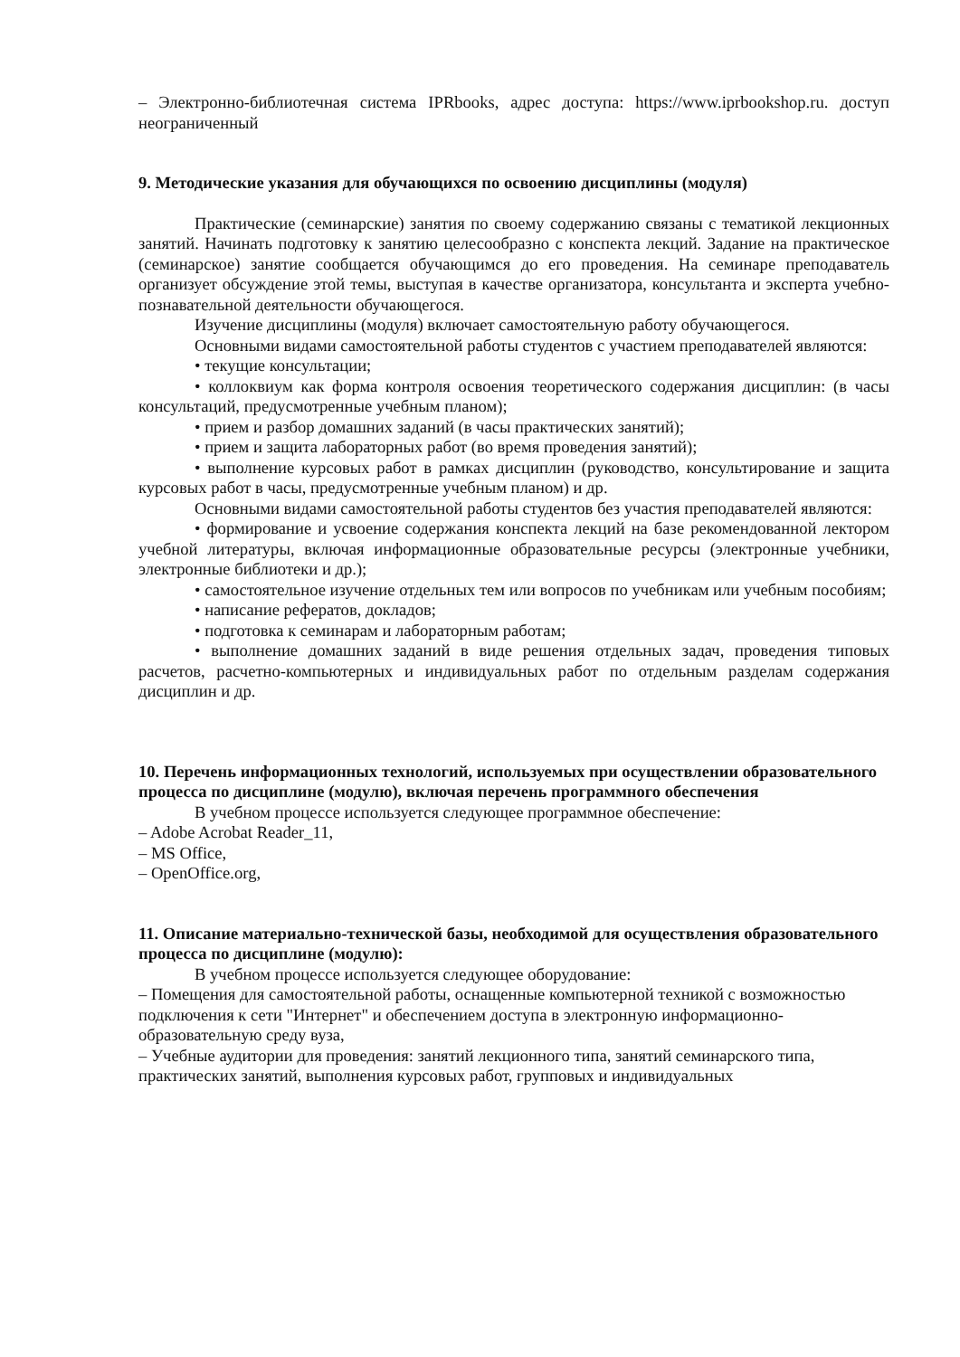– Электронно-библиотечная система IPRbooks, адрес доступа: https://www.iprbookshop.ru. доступ неограниченный
9. Методические указания для обучающихся по освоению дисциплины (модуля)
Практические (семинарские) занятия по своему содержанию связаны с тематикой лекционных занятий. Начинать подготовку к занятию целесообразно с конспекта лекций. Задание на практическое (семинарское) занятие сообщается обучающимся до его проведения. На семинаре преподаватель организует обсуждение этой темы, выступая в качестве организатора, консультанта и эксперта учебно-познавательной деятельности обучающегося.
Изучение дисциплины (модуля) включает самостоятельную работу обучающегося.
Основными видами самостоятельной работы студентов с участием преподавателей являются:
• текущие консультации;
• коллоквиум как форма контроля освоения теоретического содержания дисциплин: (в часы консультаций, предусмотренные учебным планом);
• прием и разбор домашних заданий (в часы практических занятий);
• прием и защита лабораторных работ (во время проведения занятий);
• выполнение курсовых работ в рамках дисциплин (руководство, консультирование и защита курсовых работ в часы, предусмотренные учебным планом) и др.
Основными видами самостоятельной работы студентов без участия преподавателей являются:
• формирование и усвоение содержания конспекта лекций на базе рекомендованной лектором учебной литературы, включая информационные образовательные ресурсы (электронные учебники, электронные библиотеки и др.);
• самостоятельное изучение отдельных тем или вопросов по учебникам или учебным пособиям;
• написание рефератов, докладов;
• подготовка к семинарам и лабораторным работам;
• выполнение домашних заданий в виде решения отдельных задач, проведения типовых расчетов, расчетно-компьютерных и индивидуальных работ по отдельным разделам содержания дисциплин и др.
10. Перечень информационных технологий, используемых при осуществлении образовательного процесса по дисциплине (модулю), включая перечень программного обеспечения
В учебном процессе используется следующее программное обеспечение:
– Adobe Acrobat Reader_11,
– MS Office,
– OpenOffice.org,
11. Описание материально-технической базы, необходимой для осуществления образовательного процесса по дисциплине (модулю):
В учебном процессе используется следующее оборудование:
– Помещения для самостоятельной работы, оснащенные компьютерной техникой с возможностью подключения к сети "Интернет" и обеспечением доступа в электронную информационно-образовательную среду вуза,
– Учебные аудитории для проведения: занятий лекционного типа, занятий семинарского типа, практических занятий, выполнения курсовых работ, групповых и индивидуальных